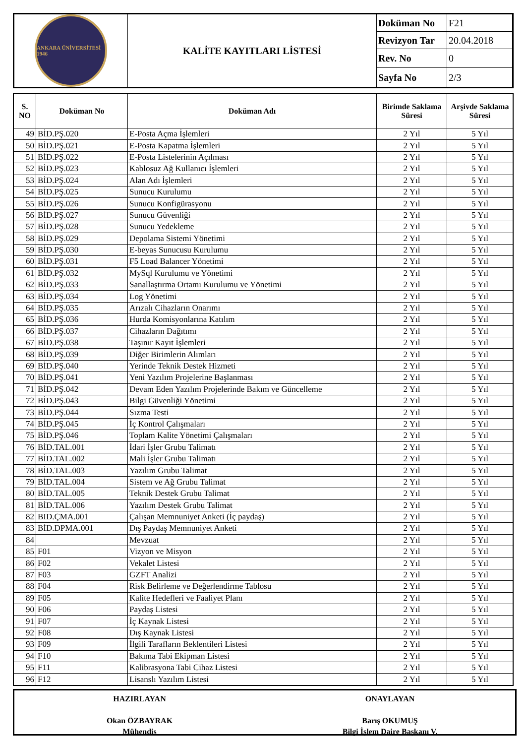| ANKARA ÜNİVERSİTESİ 1946 | KALİTE KAYITLARI LİSTESİ | Doküman No | F21 |
| | | Revizyon Tar | 20.04.2018 |
| | | Rev. No | 0 |
| | | Sayfa No | 2/3 |
| S. NO | Doküman No | Doküman Adı | Birimde Saklama Süresi | Arşivde Saklama Süresi |
| --- | --- | --- | --- | --- |
| 49 | BİD.PŞ.020 | E-Posta Açma İşlemleri | 2 Yıl | 5 Yıl |
| 50 | BİD.PŞ.021 | E-Posta Kapatma İşlemleri | 2 Yıl | 5 Yıl |
| 51 | BİD.PŞ.022 | E-Posta Listelerinin Açılması | 2 Yıl | 5 Yıl |
| 52 | BİD.PŞ.023 | Kablosuz Ağ Kullanıcı İşlemleri | 2 Yıl | 5 Yıl |
| 53 | BİD.PŞ.024 | Alan Adı İşlemleri | 2 Yıl | 5 Yıl |
| 54 | BİD.PŞ.025 | Sunucu Kurulumu | 2 Yıl | 5 Yıl |
| 55 | BİD.PŞ.026 | Sunucu Konfigürasyonu | 2 Yıl | 5 Yıl |
| 56 | BİD.PŞ.027 | Sunucu Güvenliği | 2 Yıl | 5 Yıl |
| 57 | BİD.PŞ.028 | Sunucu Yedekleme | 2 Yıl | 5 Yıl |
| 58 | BİD.PŞ.029 | Depolama Sistemi Yönetimi | 2 Yıl | 5 Yıl |
| 59 | BİD.PŞ.030 | E-beyas Sunucusu Kurulumu | 2 Yıl | 5 Yıl |
| 60 | BİD.PŞ.031 | F5 Load Balancer Yönetimi | 2 Yıl | 5 Yıl |
| 61 | BİD.PŞ.032 | MySql Kurulumu ve Yönetimi | 2 Yıl | 5 Yıl |
| 62 | BİD.PŞ.033 | Sanallaştırma Ortamı Kurulumu ve Yönetimi | 2 Yıl | 5 Yıl |
| 63 | BİD.PŞ.034 | Log Yönetimi | 2 Yıl | 5 Yıl |
| 64 | BİD.PŞ.035 | Arızalı Cihazların Onarımı | 2 Yıl | 5 Yıl |
| 65 | BİD.PŞ.036 | Hurda Komisyonlarına Katılım | 2 Yıl | 5 Yıl |
| 66 | BİD.PŞ.037 | Cihazların Dağıtımı | 2 Yıl | 5 Yıl |
| 67 | BİD.PŞ.038 | Taşınır Kayıt İşlemleri | 2 Yıl | 5 Yıl |
| 68 | BİD.PŞ.039 | Diğer Birimlerin Alımları | 2 Yıl | 5 Yıl |
| 69 | BİD.PŞ.040 | Yerinde Teknik Destek Hizmeti | 2 Yıl | 5 Yıl |
| 70 | BİD.PŞ.041 | Yeni Yazılım Projelerine Başlanması | 2 Yıl | 5 Yıl |
| 71 | BİD.PŞ.042 | Devam Eden Yazılım Projelerinde Bakım ve Güncelleme | 2 Yıl | 5 Yıl |
| 72 | BİD.PŞ.043 | Bilgi Güvenliği Yönetimi | 2 Yıl | 5 Yıl |
| 73 | BİD.PŞ.044 | Sızma Testi | 2 Yıl | 5 Yıl |
| 74 | BİD.PŞ.045 | İç Kontrol Çalışmaları | 2 Yıl | 5 Yıl |
| 75 | BİD.PŞ.046 | Toplam Kalite Yönetimi Çalışmaları | 2 Yıl | 5 Yıl |
| 76 | BİD.TAL.001 | İdari İşler Grubu Talimatı | 2 Yıl | 5 Yıl |
| 77 | BİD.TAL.002 | Mali İşler Grubu Talimatı | 2 Yıl | 5 Yıl |
| 78 | BİD.TAL.003 | Yazılım Grubu Talimat | 2 Yıl | 5 Yıl |
| 79 | BİD.TAL.004 | Sistem ve Ağ Grubu Talimat | 2 Yıl | 5 Yıl |
| 80 | BİD.TAL.005 | Teknik Destek Grubu Talimat | 2 Yıl | 5 Yıl |
| 81 | BİD.TAL.006 | Yazılım Destek Grubu Talimat | 2 Yıl | 5 Yıl |
| 82 | BID.ÇMA.001 | Çalışan Memnuniyet Anketi (İç paydaş) | 2 Yıl | 5 Yıl |
| 83 | BİD.DPMA.001 | Dış Paydaş Memnuniyet Anketi | 2 Yıl | 5 Yıl |
| 84 | | Mevzuat | 2 Yıl | 5 Yıl |
| 85 | F01 | Vizyon ve Misyon | 2 Yıl | 5 Yıl |
| 86 | F02 | Vekalet Listesi | 2 Yıl | 5 Yıl |
| 87 | F03 | GZFT Analizi | 2 Yıl | 5 Yıl |
| 88 | F04 | Risk Belirleme ve Değerlendirme Tablosu | 2 Yıl | 5 Yıl |
| 89 | F05 | Kalite Hedefleri ve Faaliyet Planı | 2 Yıl | 5 Yıl |
| 90 | F06 | Paydaş Listesi | 2 Yıl | 5 Yıl |
| 91 | F07 | İç Kaynak Listesi | 2 Yıl | 5 Yıl |
| 92 | F08 | Dış Kaynak Listesi | 2 Yıl | 5 Yıl |
| 93 | F09 | İlgili Tarafların Beklentileri Listesi | 2 Yıl | 5 Yıl |
| 94 | F10 | Bakıma Tabi Ekipman Listesi | 2 Yıl | 5 Yıl |
| 95 | F11 | Kalibrasyona Tabi Cihaz Listesi | 2 Yıl | 5 Yıl |
| 96 | F12 | Lisanslı Yazılım Listesi | 2 Yıl | 5 Yıl |
HAZIRLAYAN
Okan ÖZBAYRAK
Mühendis
ONAYLAYAN
Barış OKUMUŞ
Bilgi İşlem Daire Başkanı V.